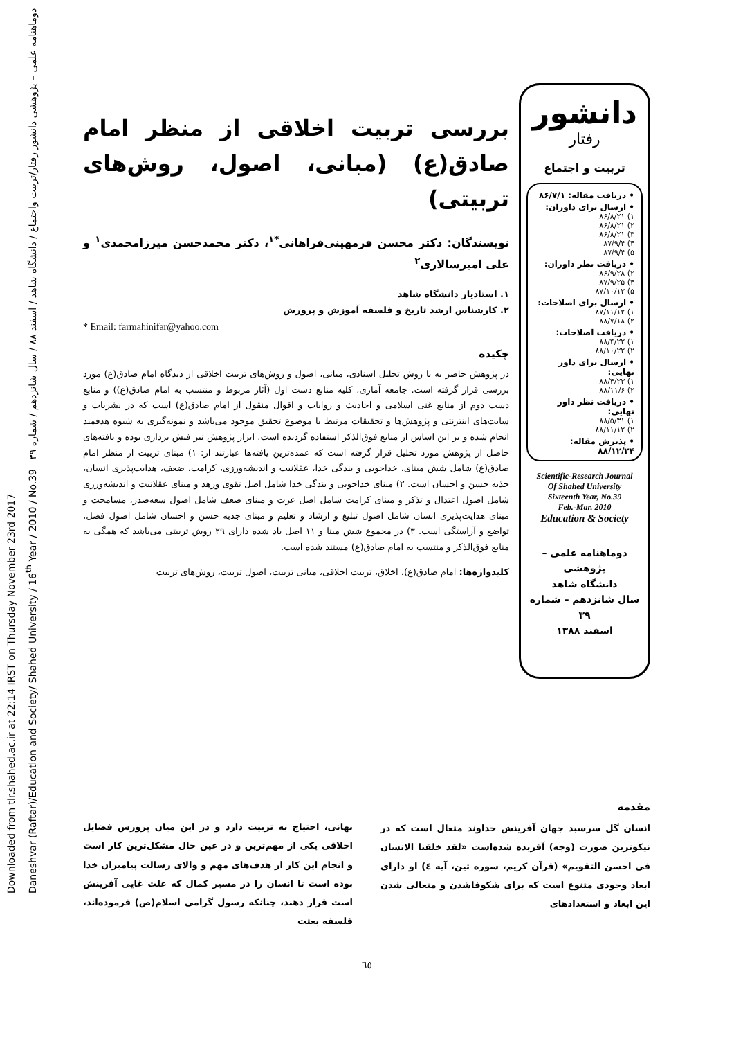Downloaded from tlr.shahed.ac.ir at 22:14 IRST on Thursday November 23rd 2017
Daneshvar (Raftar)/Education and Society/ Shahed University / 16<sup>th</sup> Year / 2010 / No.39 دوماهنامه علمی – پژوهشی دانشور رفتار/تربیت واجتماع / دانشگاه شاهد / اسفند ۸۸ / سال شانزدهم / شماره ۳۹
دانشور
رفتار
تربیت و اجتماع
• دریافت مقاله: ۸۶/۷/۱
• ارسال برای داوران:
۱) ۸۶/۸/۲۱
۲) ۸۶/۸/۲۱
۳) ۸۶/۸/۲۱
۴) ۸۷/۹/۴
۵) ۸۷/۹/۴
• دریافت نظر داوران:
۲) ۸۶/۹/۲۸
۴) ۸۷/۹/۲۵
۵) ۸۷/۱۰/۱۲
• ارسال برای اصلاحات:
۱) ۸۷/۱۱/۱۲
۲) ۸۸/۷/۱۸
• دریافت اصلاحات:
۱) ۸۸/۴/۲۲
۲) ۸۸/۱۰/۲۲
• ارسال برای داور نهایی:
۱) ۸۸/۴/۲۳
۲) ۸۸/۱۱/۶
• دریافت نظر داور نهایی:
۱) ۸۸/۵/۳۱
۲) ۸۸/۱۱/۱۲
• پذیرش مقاله: ۸۸/۱۲/۲۴
Scientific-Research Journal
Of Shahed University
Sixteenth Year, No.39
Feb.-Mar. 2010
Education & Society
دوماهنامه علمی – پژوهشی
دانشگاه شاهد
سال شانزدهم – شماره ۳۹
اسفند ۱۳۸۸
بررسی تربیت اخلاقی از منظر امام صادق(ع) (مبانی، اصول، روش‌های تربیتی)
نویسندگان: دکتر محسن فرمهینی‌فراهانی<sup>*۱</sup>، دکتر محمدحسن میرزامحمدی<sup>۱</sup> و علی امیرسالاری<sup>۲</sup>
۱. استادیار دانشگاه شاهد
۲. کارشناس ارشد تاریخ و فلسفه آموزش و پرورش
* Email: farmahinifar@yahoo.com
چکیده
در پژوهش حاضر به با روش تحلیل اسنادی، مبانی، اصول و روش‌های تربیت اخلاقی از دیدگاه امام صادق(ع) مورد بررسی قرار گرفته است. جامعه آماری، کلیه منابع دست اول (آثار مربوط و منتسب به امام صادق(ع)) و منابع دست دوم از منابع غنی اسلامی و احادیث و روایات و اقوال منقول از امام صادق(ع) است که در نشریات و سایت‌های اینترنتی و پژوهش‌ها و تحقیقات مرتبط با موضوع تحقیق موجود می‌باشد و نمونه‌گیری به شیوه هدفمند انجام شده و بر این اساس از منابع فوق‌الذکر استفاده گردیده است. ابزار پژوهش نیز فیش برداری بوده و یافته‌های حاصل از پژوهش مورد تحلیل قرار گرفته است که عمده‌ترین یافته‌ها عبارتند از: ۱) مبنای تربیت از منظر امام صادق(ع) شامل شش مبنای، خداجویی و بندگی خدا، عقلانیت و اندیشه‌ورزی، کرامت، ضعف، هدایت‌پذیری انسان، جذبه حسن و احسان است. ۲) مبنای خداجویی و بندگی خدا شامل اصل تقوی وزهد و مبنای عقلانیت و اندیشه‌ورزی شامل اصول اعتدال و تذکر و مبنای کرامت شامل اصل عزت و مبنای ضعف شامل اصول سعه‌صدر، مسامحت و مبنای هدایت‌پذیری انسان شامل اصول تبلیغ و ارشاد و تعلیم و مبنای جذبه حسن و احسان شامل اصول فضل، تواضع و آراستگی است. ۳) در مجموع شش مبنا و ۱۱ اصل یاد شده دارای ۲۹ روش تربیتی می‌باشد که همگی به منابع فوق‌الذکر و منتسب به امام صادق(ع) مستند شده است.
کلیدواژه‌ها: امام صادق(ع)، اخلاق، تربیت اخلاقی، مبانی تربیت، اصول تربیت، روش‌های تربیت
مقدمه
انسان گل سرسبد جهان آفرینش خداوند متعال است که در نیکوترین صورت (وجه) آفریده شده‌است «لقد خلقنا الانسان فی احسن التقویم» (قرآن کریم، سوره تین، آیه ٤) او دارای ابعاد وجودی متنوع است که برای شکوفاشدن و متعالی شدن این ابعاد و استعدادهای
نهانی، احتیاج به تربیت دارد و در این میان پرورش فضایل اخلاقی یکی از مهم‌ترین و در عین حال مشکل‌ترین کار است و انجام این کار از هدف‌های مهم و والای رسالت پیامبران خدا بوده است تا انسان را در مسیر کمال که علت غایی آفرینش است قرار دهند، چنانکه رسول گرامی اسلام(ص) فرموده‌اند، فلسفه بعثت
٦٥